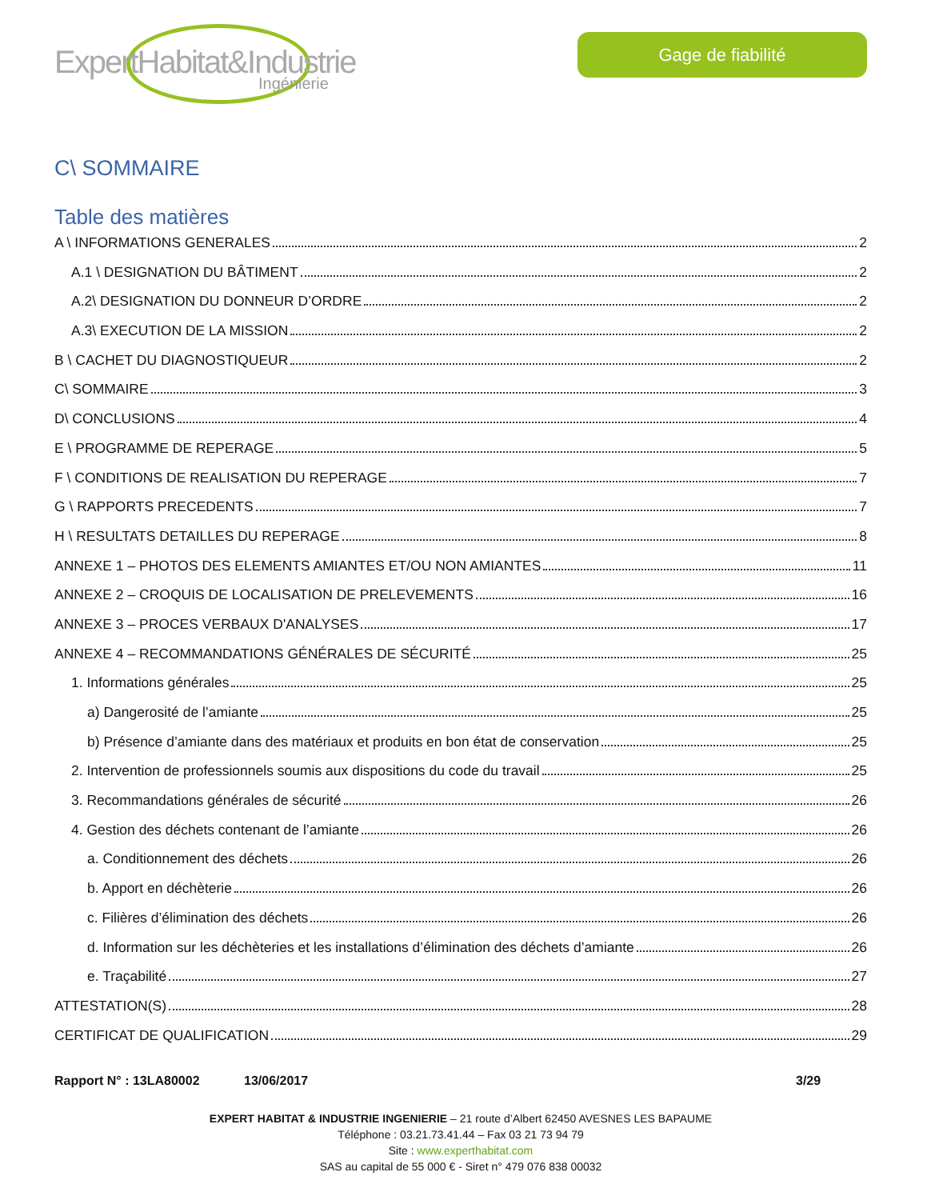ExpertHabitat&Industrie
Ingénierie
Gage de fiabilité
C\ SOMMAIRE
Table des matières
A \ INFORMATIONS GENERALES 2
A.1 \ DESIGNATION DU BÂTIMENT 2
A.2\ DESIGNATION DU DONNEUR D’ORDRE 2
A.3\ EXECUTION DE LA MISSION 2
B \ CACHET DU DIAGNOSTIQUEUR 2
C\ SOMMAIRE 3
D\ CONCLUSIONS 4
E \ PROGRAMME DE REPERAGE 5
F \ CONDITIONS DE REALISATION DU REPERAGE 7
G \ RAPPORTS PRECEDENTS 7
H \ RESULTATS DETAILLES DU REPERAGE 8
ANNEXE 1 – PHOTOS DES ELEMENTS AMIANTES ET/OU NON AMIANTES 11
ANNEXE 2 – CROQUIS DE LOCALISATION DE PRELEVEMENTS 16
ANNEXE 3 – PROCES VERBAUX D'ANALYSES 17
ANNEXE 4 – RECOMMANDATIONS GÉNÉRALES DE SÉCURITÉ 25
1. Informations générales 25
a) Dangerosité de l’amiante 25
b) Présence d’amiante dans des matériaux et produits en bon état de conservation 25
2. Intervention de professionnels soumis aux dispositions du code du travail 25
3. Recommandations générales de sécurité 26
4. Gestion des déchets contenant de l’amiante 26
a. Conditionnement des déchets 26
b. Apport en déchèterie 26
c. Filières d’élimination des déchets 26
d. Information sur les déchèteries et les installations d’élimination des déchets d’amiante 26
e. Traçabilité 27
ATTESTATION(S) 28
CERTIFICAT DE QUALIFICATION 29
Rapport N° : 13LA80002 13/06/2017 3/29
EXPERT HABITAT & INDUSTRIE INGENIERIE – 21 route d’Albert 62450 AVESNES LES BAPAUME
Téléphone : 03.21.73.41.44 – Fax 03 21 73 94 79
Site : www.experthabitat.com
SAS au capital de 55 000 € - Siret n° 479 076 838 00032